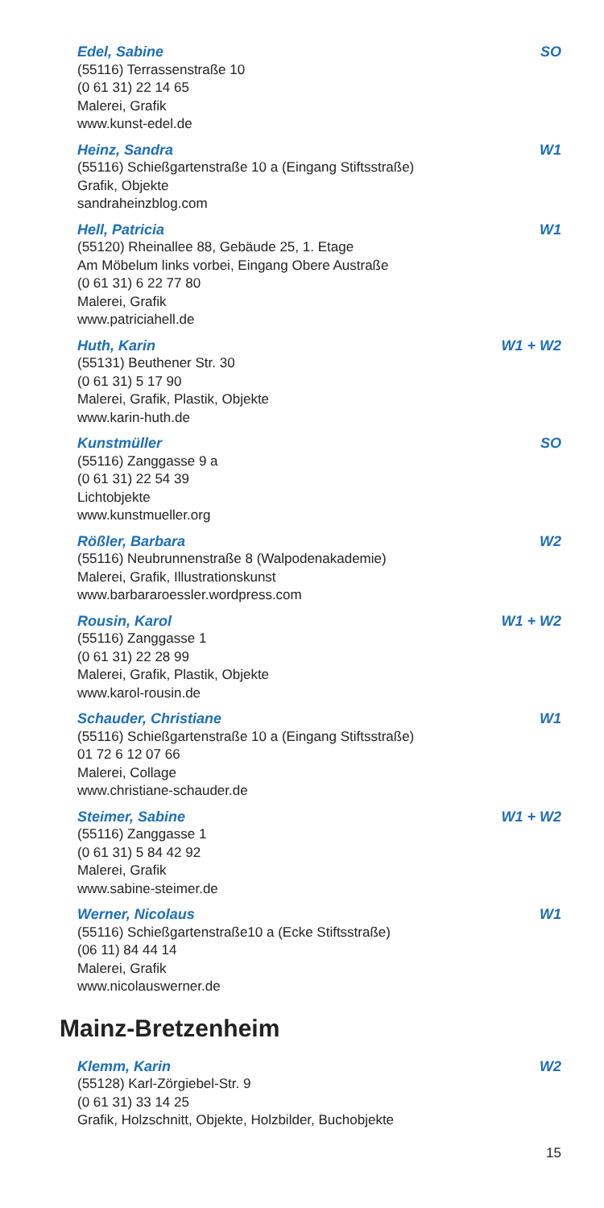Edel, Sabine SO
(55116) Terrassenstraße 10
(0 61 31) 22 14 65
Malerei, Grafik
www.kunst-edel.de
Heinz, Sandra W1
(55116) Schießgartenstraße 10 a (Eingang Stiftsstraße)
Grafik, Objekte
sandraheinzblog.com
Hell, Patricia W1
(55120) Rheinallee 88, Gebäude 25, 1. Etage
Am Möbelum links vorbei, Eingang Obere Austraße
(0 61 31) 6 22 77 80
Malerei, Grafik
www.patriciahell.de
Huth, Karin W1 + W2
(55131) Beuthener Str. 30
(0 61 31) 5 17 90
Malerei, Grafik, Plastik, Objekte
www.karin-huth.de
Kunstmüller SO
(55116) Zanggasse 9 a
(0 61 31) 22 54 39
Lichtobjekte
www.kunstmueller.org
Rößler, Barbara W2
(55116) Neubrunnenstraße 8 (Walpodenakademie)
Malerei, Grafik, Illustrationskunst
www.barbararoessler.wordpress.com
Rousin, Karol W1 + W2
(55116) Zanggasse 1
(0 61 31) 22 28 99
Malerei, Grafik, Plastik, Objekte
www.karol-rousin.de
Schauder, Christiane W1
(55116) Schießgartenstraße 10 a (Eingang Stiftsstraße)
01 72 6 12 07 66
Malerei, Collage
www.christiane-schauder.de
Steimer, Sabine W1 + W2
(55116) Zanggasse 1
(0 61 31) 5 84 42 92
Malerei, Grafik
www.sabine-steimer.de
Werner, Nicolaus W1
(55116) Schießgartenstraße10 a (Ecke Stiftsstraße)
(06 11) 84 44 14
Malerei, Grafik
www.nicolauswerner.de
Mainz-Bretzenheim
Klemm, Karin W2
(55128) Karl-Zörgiebel-Str. 9
(0 61 31) 33 14 25
Grafik, Holzschnitt, Objekte, Holzbilder, Buchobjekte
15